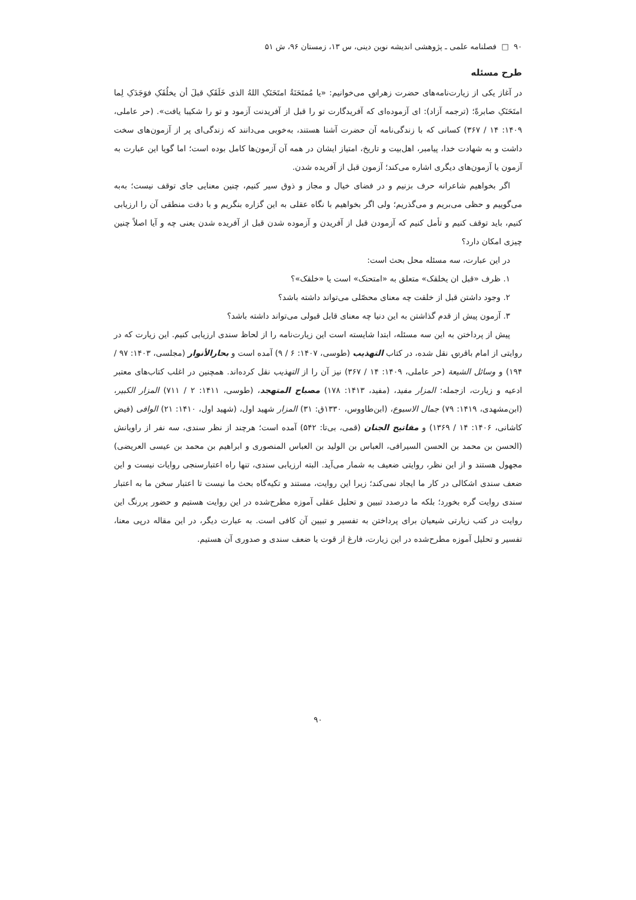۹۰ □ فصلنامه علمی ـ پژوهشی اندیشه نوین دینی، س ۱۳، زمستان ۹۶، ش ۵۱
طرح مسئله
در آغاز یکی از زیارت‌نامه‌های حضرت زهرا؈ می‌خوانیم: «یا مُمتَحَنَةُ امتَحَنَکِ اللهُ الذی خَلَقَکِ قبلَ أن یخلُقَکِ فوَجَدَکِ لِما امتَحَنَکِ صابرةً؛ (ترجمه آزاد): ای آزموده‌ای که آفریدگارت تو را قبل از آفریدنت آزمود و تو را شکیبا یافت». (حر عاملی، ۱۴۰۹: ۱۴ / ۳۶۷) کسانی که با زندگی‌نامه آن حضرت آشنا هستند، به‌خوبی می‌دانند که زندگی‌ای پر از آزمون‌های سخت داشت و به شهادت خدا، پیامبر، اهل‌بیت و تاریخ، امتیاز ایشان در همه آن آزمون‌ها کامل بوده است؛ اما گویا این عبارت به آزمون یا آزمون‌های دیگری اشاره می‌کند؛ آزمون قبل از آفریده شدن.
اگر بخواهیم شاعرانه حرف بزنیم و در فضای خیال و مجاز و ذوق سیر کنیم، چنین معنایی جای توقف نیست؛ به‌به می‌گوییم و حظی می‌بریم و می‌گذریم؛ ولی اگر بخواهیم با نگاه عقلی به این گزاره بنگریم و با دقت منطقی آن را ارزیابی کنیم، باید توقف کنیم و تأمل کنیم که آزمودن قبل از آفریدن و آزموده شدن قبل از آفریده شدن یعنی چه و آیا اصلاً چنین چیزی امکان دارد؟
در این عبارت، سه مسئله محل بحث است:
۱. ظرف «قبل ان یخلقک» متعلق به «امتحنک» است یا «خلقک»؟
۲. وجود داشتن قبل از خلقت چه معنای محصّلی می‌تواند داشته باشد؟
۳. آزمون پیش از قدم گذاشتن به این دنیا چه معنای قابل قبولی می‌تواند داشته باشد؟
پیش از پرداختن به این سه مسئله، ابتدا شایسته است این زیارت‌نامه را از لحاظ سندی ارزیابی کنیم. این زیارت که در روایتی از امام باقر؈ نقل شده، در کتاب التهذیب (طوسی، ۱۴۰۷: ۶ / ۹) آمده است و بحارالأنوار (مجلسی، ۱۴۰۳: ۹۷ / ۱۹۴) و وسائل الشیعة (حر عاملی، ۱۴۰۹: ۱۴ / ۳۶۷) نیز آن را از التهذیب نقل کرده‌اند. همچنین در اغلب کتاب‌های معتبر ادعیه و زیارت، ازجمله: المزار مفید، (مفید، ۱۴۱۳: ۱۷۸) مصباح المتهجد، (طوسی، ۱۴۱۱: ۲ / ۷۱۱) المزار الکبیر، (ابن‌مشهدی، ۱۴۱۹: ۷۹) جمال الاسبوع، (ابن‌طاووس، ۱۳۳۰ق: ۳۱) المزار شهید اول، (شهید اول، ۱۴۱۰: ۲۱) الوافی (فیض کاشانی، ۱۴۰۶: ۱۴ / ۱۳۶۹) و مفاتیح الجنان (قمی، بی‌تا: ۵۴۲) آمده است؛ هرچند از نظر سندی، سه نفر از راویانش (الحسن بن محمد بن الحسن السیرافی، العباس بن الولید بن العباس المنصوری و ابراهیم بن محمد بن عیسی العریضی) مجهول هستند و از این نظر، روایتی ضعیف به شمار می‌آید. البته ارزیابی سندی، تنها راه اعتبارسنجی روایات نیست و این ضعف سندی اشکالی در کار ما ایجاد نمی‌کند؛ زیرا این روایت، مستند و تکیه‌گاه بحث ما نیست تا اعتبار سخن ما به اعتبار سندی روایت گره بخورد؛ بلکه ما درصدد تبیین و تحلیل عقلی آموزه مطرح‌شده در این روایت هستیم و حضور پررنگ این روایت در کتب زیارتی شیعیان برای پرداختن به تفسیر و تبیین آن کافی است. به عبارت دیگر، در این مقاله درپی معنا، تفسیر و تحلیل آموزه مطرح‌شده در این زیارت، فارغ از قوت یا ضعف سندی و صدوری آن هستیم.
۹۰